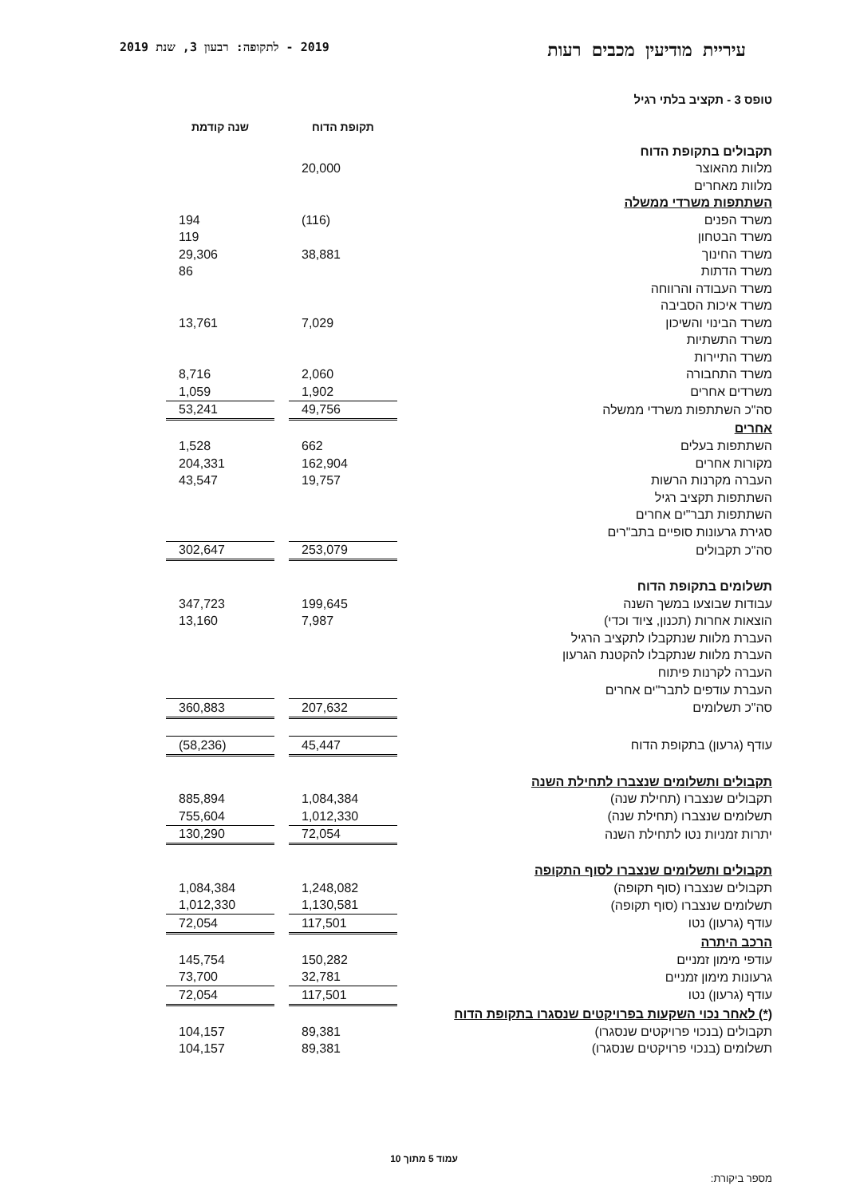עיריית מודיעין מכבים רעות 2019 - לתקופה: רבעון 3, שנת 2019
טופס 3 - תקציב בלתי רגיל
| | תקופת הדוח | | שנה קודמת |
| --- | --- | --- | --- |
| תקבולים בתקופת הדוח | | | |
| מלוות מהאוצר | 20,000 | | |
| מלוות מאחרים | | | |
| השתתפות משרדי ממשלה | | | |
| משרד הפנים | (116) | | 194 |
| משרד הבטחון | | | 119 |
| משרד החינוך | 38,881 | | 29,306 |
| משרד הדתות | | | 86 |
| משרד העבודה והרווחה | | | |
| משרד איכות הסביבה | | | |
| משרד הבינוי והשיכון | 7,029 | | 13,761 |
| משרד התשתיות | | | |
| משרד התיירות | | | |
| משרד התחבורה | 2,060 | | 8,716 |
| משרדים אחרים | 1,902 | | 1,059 |
| סה"כ השתתפות משרדי ממשלה | 49,756 | | 53,241 |
| אחרים | | | |
| השתתפות בעלים | 662 | | 1,528 |
| מקורות אחרים | 162,904 | | 204,331 |
| העברה מקרנות הרשות | 19,757 | | 43,547 |
| השתתפות תקציב רגיל | | | |
| השתתפות תבר"ים אחרים | | | |
| סגירת גרעונות סופיים בתב"רים | | | |
| סה"כ תקבולים | 253,079 | | 302,647 |
| תשלומים בתקופת הדוח | | | |
| עבודות שבוצעו במשך השנה | 199,645 | | 347,723 |
| הוצאות אחרות (תכנון, ציוד וכדי) | 7,987 | | 13,160 |
| העברת מלוות שנתקבלו לתקציב הרגיל | | | |
| העברת מלוות שנתקבלו להקטנת הגרעון | | | |
| העברה לקרנות פיתוח | | | |
| העברת עודפים לתבר"ים אחרים | | | |
| סה"כ תשלומים | 207,632 | | 360,883 |
| עודף (גרעון) בתקופת הדוח | 45,447 | | (58,236) |
| תקבולים ותשלומים שנצברו לתחילת השנה | | | |
| תקבולים שנצברו (תחילת שנה) | 1,084,384 | | 885,894 |
| תשלומים שנצברו (תחילת שנה) | 1,012,330 | | 755,604 |
| יתרות זמניות נטו לתחילת השנה | 72,054 | | 130,290 |
| תקבולים ותשלומים שנצברו לסוף התקופה | | | |
| תקבולים שנצברו (סוף תקופה) | 1,248,082 | | 1,084,384 |
| תשלומים שנצברו (סוף תקופה) | 1,130,581 | | 1,012,330 |
| עודף (גרעון) נטו | 117,501 | | 72,054 |
| הרכב היתרה | | | |
| עודפי מימון זמניים | 150,282 | | 145,754 |
| גרעונות מימון זמניים | 32,781 | | 73,700 |
| עודף (גרעון) נטו | 117,501 | | 72,054 |
| (*) לאחר נכוי השקעות בפרויקטים שנסגרו בתקופת הדוח | | | |
| תקבולים (בנכוי פרויקטים שנסגרו) | 89,381 | | 104,157 |
| תשלומים (בנכוי פרויקטים שנסגרו) | 89,381 | | 104,157 |
עמוד 5 מתוך 10
מספר ביקורת: